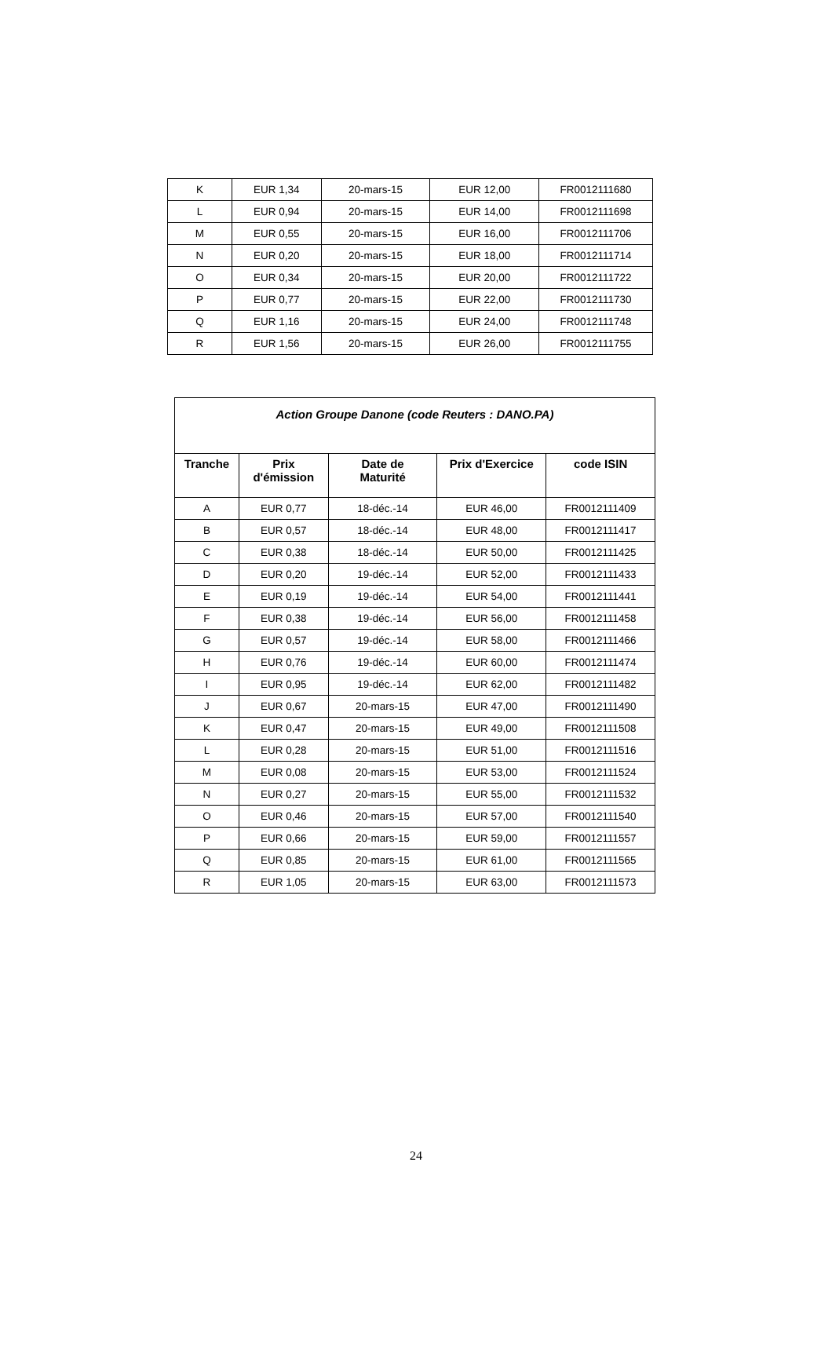| K | EUR 1,34 | 20-mars-15 | EUR 12,00 | FR0012111680 |
| L | EUR 0,94 | 20-mars-15 | EUR 14,00 | FR0012111698 |
| M | EUR 0,55 | 20-mars-15 | EUR 16,00 | FR0012111706 |
| N | EUR 0,20 | 20-mars-15 | EUR 18,00 | FR0012111714 |
| O | EUR 0,34 | 20-mars-15 | EUR 20,00 | FR0012111722 |
| P | EUR 0,77 | 20-mars-15 | EUR 22,00 | FR0012111730 |
| Q | EUR 1,16 | 20-mars-15 | EUR 24,00 | FR0012111748 |
| R | EUR 1,56 | 20-mars-15 | EUR 26,00 | FR0012111755 |
| Action Groupe Danone (code Reuters : DANO.PA) | | | | |
| Tranche | Prix d'émission | Date de Maturité | Prix d'Exercice | code ISIN |
| A | EUR 0,77 | 18-déc.-14 | EUR 46,00 | FR0012111409 |
| B | EUR 0,57 | 18-déc.-14 | EUR 48,00 | FR0012111417 |
| C | EUR 0,38 | 18-déc.-14 | EUR 50,00 | FR0012111425 |
| D | EUR 0,20 | 19-déc.-14 | EUR 52,00 | FR0012111433 |
| E | EUR 0,19 | 19-déc.-14 | EUR 54,00 | FR0012111441 |
| F | EUR 0,38 | 19-déc.-14 | EUR 56,00 | FR0012111458 |
| G | EUR 0,57 | 19-déc.-14 | EUR 58,00 | FR0012111466 |
| H | EUR 0,76 | 19-déc.-14 | EUR 60,00 | FR0012111474 |
| I | EUR 0,95 | 19-déc.-14 | EUR 62,00 | FR0012111482 |
| J | EUR 0,67 | 20-mars-15 | EUR 47,00 | FR0012111490 |
| K | EUR 0,47 | 20-mars-15 | EUR 49,00 | FR0012111508 |
| L | EUR 0,28 | 20-mars-15 | EUR 51,00 | FR0012111516 |
| M | EUR 0,08 | 20-mars-15 | EUR 53,00 | FR0012111524 |
| N | EUR 0,27 | 20-mars-15 | EUR 55,00 | FR0012111532 |
| O | EUR 0,46 | 20-mars-15 | EUR 57,00 | FR0012111540 |
| P | EUR 0,66 | 20-mars-15 | EUR 59,00 | FR0012111557 |
| Q | EUR 0,85 | 20-mars-15 | EUR 61,00 | FR0012111565 |
| R | EUR 1,05 | 20-mars-15 | EUR 63,00 | FR0012111573 |
24